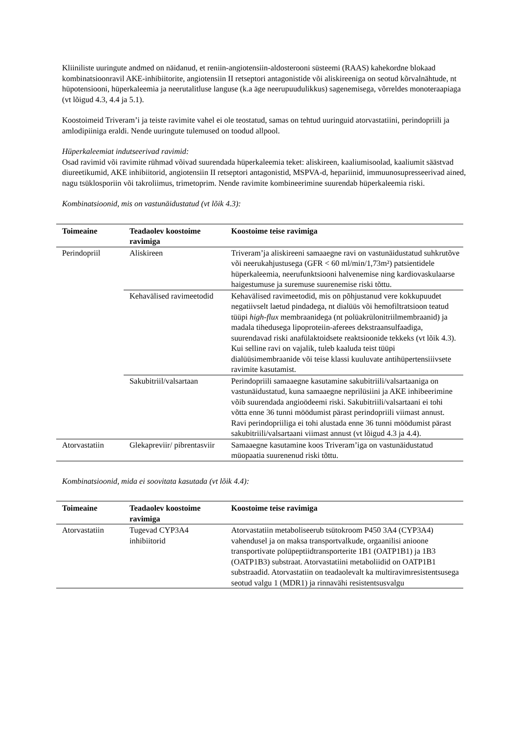Kliiniliste uuringute andmed on näidanud, et reniin-angiotensiin-aldosterooni süsteemi (RAAS) kahekordne blokaad kombinatsioonravil AKE-inhibiitorite, angiotensiin II retseptori antagonistide või aliskireeniga on seotud kõrvalnähtude, nt hüpotensiooni, hüperkaleemia ja neerutalitluse languse (k.a äge neerupuudulikkus) sagenemisega, võrreldes monoteraapiaga (vt lõigud 4.3, 4.4 ja 5.1).
Koostoimeid Triveram’i ja teiste ravimite vahel ei ole teostatud, samas on tehtud uuringuid atorvastatiini, perindopriili ja amlodipiiniga eraldi. Nende uuringute tulemused on toodud allpool.
Hüperkaleemiat indutseerivad ravimid:
Osad ravimid või ravimite rühmad võivad suurendada hüperkaleemia teket: aliskireen, kaaliumisoolad, kaaliumit säästvad diureetikumid, AKE inhibiitorid, angiotensiin II retseptori antagonistid, MSPVA-d, hepariinid, immuunosupresseerivad ained, nagu tsüklosporiin või takroliimus, trimetoprim. Nende ravimite kombineerimine suurendab hüperkaleemia riski.
Kombinatsioonid, mis on vastunäidustatud (vt lõik 4.3):
| Toimeaine | Teadaolev koostoime ravimiga | Koostoime teise ravimiga |
| --- | --- | --- |
| Perindopriil | Aliskireen | Triveram’ja aliskireeni samaaegne ravi on vastunäidustatud suhkrutõve või neerukahjustusega (GFR < 60 ml/min/1,73m²) patsientidele hüperkaleemia, neerufunktsiooni halvenemise ning kardiovaskulaarse haigestumuse ja suremuse suurenemise riski tõttu. |
| | Kehavälised ravimeetodid | Kehavälised ravimeetodid, mis on põhjustanud vere kokkupuudet negatiivselt laetud pindadega, nt dialüüs või hemofiltratsioon teatud tüüpi high-flux membraanidega (nt polüakrülonitriilmembraanid) ja madala tihedusega lipoproteiin-aferees dekstraansulfaadiga, suurendavad riski anafülaktoidsete reaktsioonide tekkeks (vt lõik 4.3). Kui selline ravi on vajalik, tuleb kaaluda teist tüüpi dialüüsimembraanide või teise klassi kuuluvate antihüpertensiiivsete ravimite kasutamist. |
| | Sakubitriil/valsartaan | Perindopriili samaaegne kasutamine sakubitriili/valsartaaniga on vastunäidustatud, kuna samaaegne neprilüsiini ja AKE inhibeerimine võib suurendada angioödeemi riski. Sakubitriili/valsartaani ei tohi võtta enne 36 tunni möödumist pärast perindopriili viimast annust. Ravi perindopriiliga ei tohi alustada enne 36 tunni möödumist pärast sakubitriili/valsartaani viimast annust (vt lõigud 4.3 ja 4.4). |
| Atorvastatiin | Glekapreviir/ pibrentasviir | Samaaegne kasutamine koos Triveram’iga on vastunäidustatud müopaatia suurenenud riski tõttu. |
Kombinatsioonid, mida ei soovitata kasutada (vt lõik 4.4):
| Toimeaine | Teadaolev koostoime ravimiga | Koostoime teise ravimiga |
| --- | --- | --- |
| Atorvastatiin | Tugevad CYP3A4 inhibiitorid | Atorvastatiin metaboliseerub tsütokroom P450 3A4 (CYP3A4) vahendusel ja on maksa transportvalkude, orgaanilisi anioone transportivate polüpeptiidtransporterite 1B1 (OATP1B1) ja 1B3 (OATP1B3) substraat. Atorvastatiini metaboliidid on OATP1B1 substraadid. Atorvastatiin on teadaolevalt ka multiravimresistentsusega seotud valgu 1 (MDR1) ja rinnavähi resistentsusvalgu |